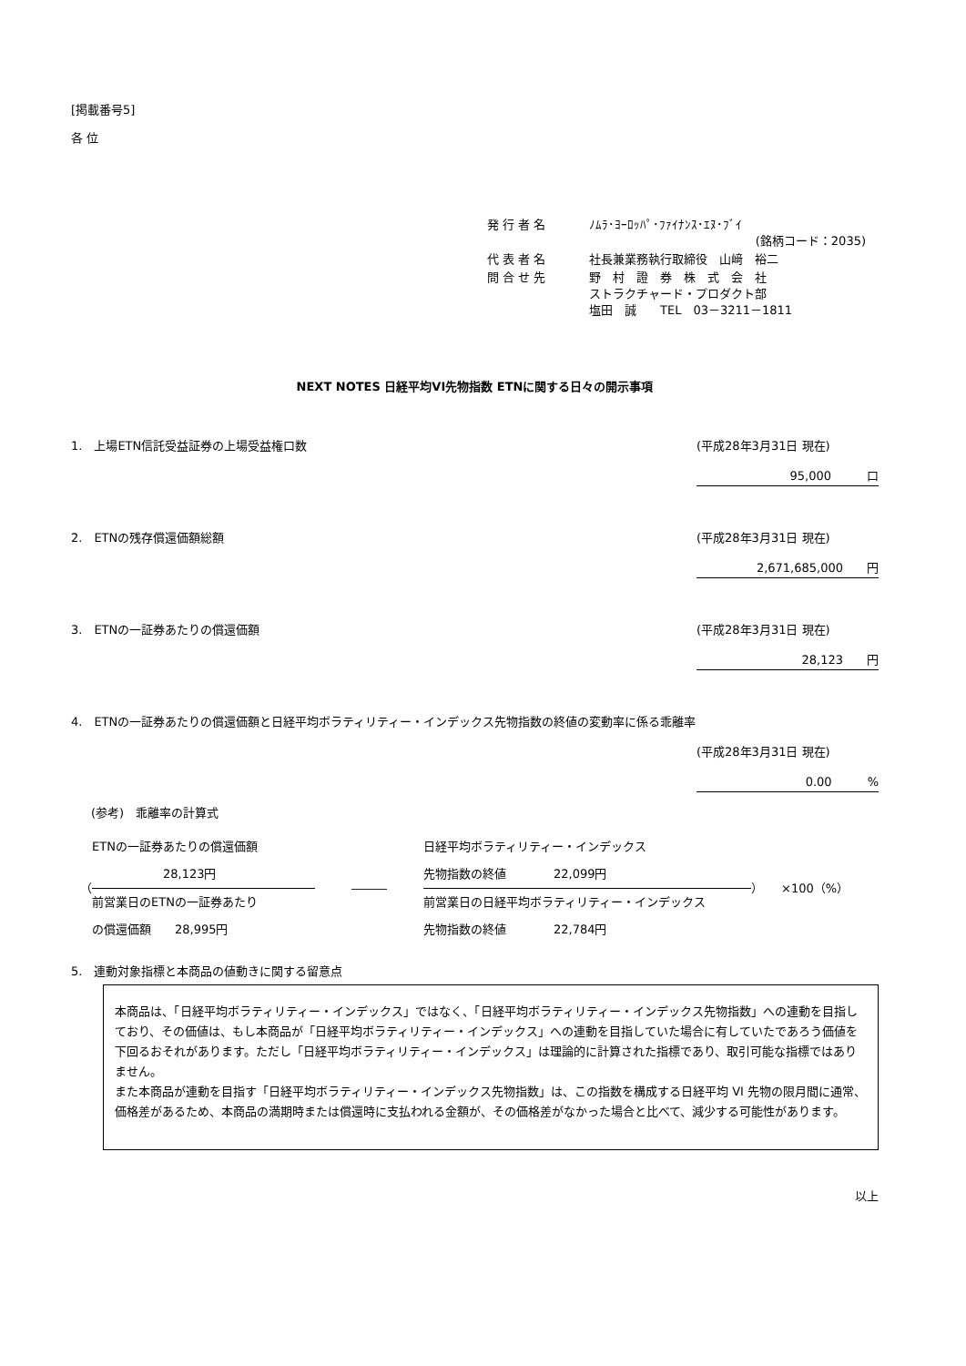[掲載番号5]
各 位
| 発 行 者 名 | ﾉﾑﾗ･ﾖｰﾛｯﾊﾟ･ﾌｧｲﾅﾝｽ･ｴﾇ･ﾌﾞｲ (銘柄コード：2035) |
| 代 表 者 名 | 社長兼業務執行取締役 山﨑 裕二 |
| 問 合 せ 先 | 野 村 證 券 株 式 会 社 ストラクチャード・プロダクト部 塩田 誠 TEL 03－3211－1811 |
NEXT NOTES 日経平均VI先物指数 ETNに関する日々の開示事項
1.　上場ETN信託受益証券の上場受益権口数 (平成28年3月31日 現在)
95,000　　　口
2.　ETNの残存償還価額総額 (平成28年3月31日 現在)
2,671,685,000　　円
3.　ETNの一証券あたりの償還価額 (平成28年3月31日 現在)
28,123　　円
4.　ETNの一証券あたりの償還価額と日経平均ボラティリティー・インデックス先物指数の終値の変動率に係る乖離率
(平成28年3月31日 現在)
0.00　　　%
(参考)　乖離率の計算式
（
ETNの一証券あたりの償還価額
　　　　　　28,123円
前営業日のETNの一証券あたり
の償還価額　　28,995円
―――
日経平均ボラティリティー・インデックス
先物指数の終値　　　　22,099円
前営業日の日経平均ボラティリティー・インデックス
先物指数の終値　　　　22,784円
） ×100（%）
5.　連動対象指標と本商品の値動きに関する留意点
本商品は、「日経平均ボラティリティー・インデックス」ではなく、「日経平均ボラティリティー・インデックス先物指数」への連動を目指しており、その価値は、もし本商品が「日経平均ボラティリティー・インデックス」への連動を目指していた場合に有していたであろう価値を下回るおそれがあります。ただし「日経平均ボラティリティー・インデックス」は理論的に計算された指標であり、取引可能な指標ではありません。
また本商品が連動を目指す「日経平均ボラティリティー・インデックス先物指数」は、この指数を構成する日経平均 VI 先物の限月間に通常、価格差があるため、本商品の満期時または償還時に支払われる金額が、その価格差がなかった場合と比べて、減少する可能性があります。
以上